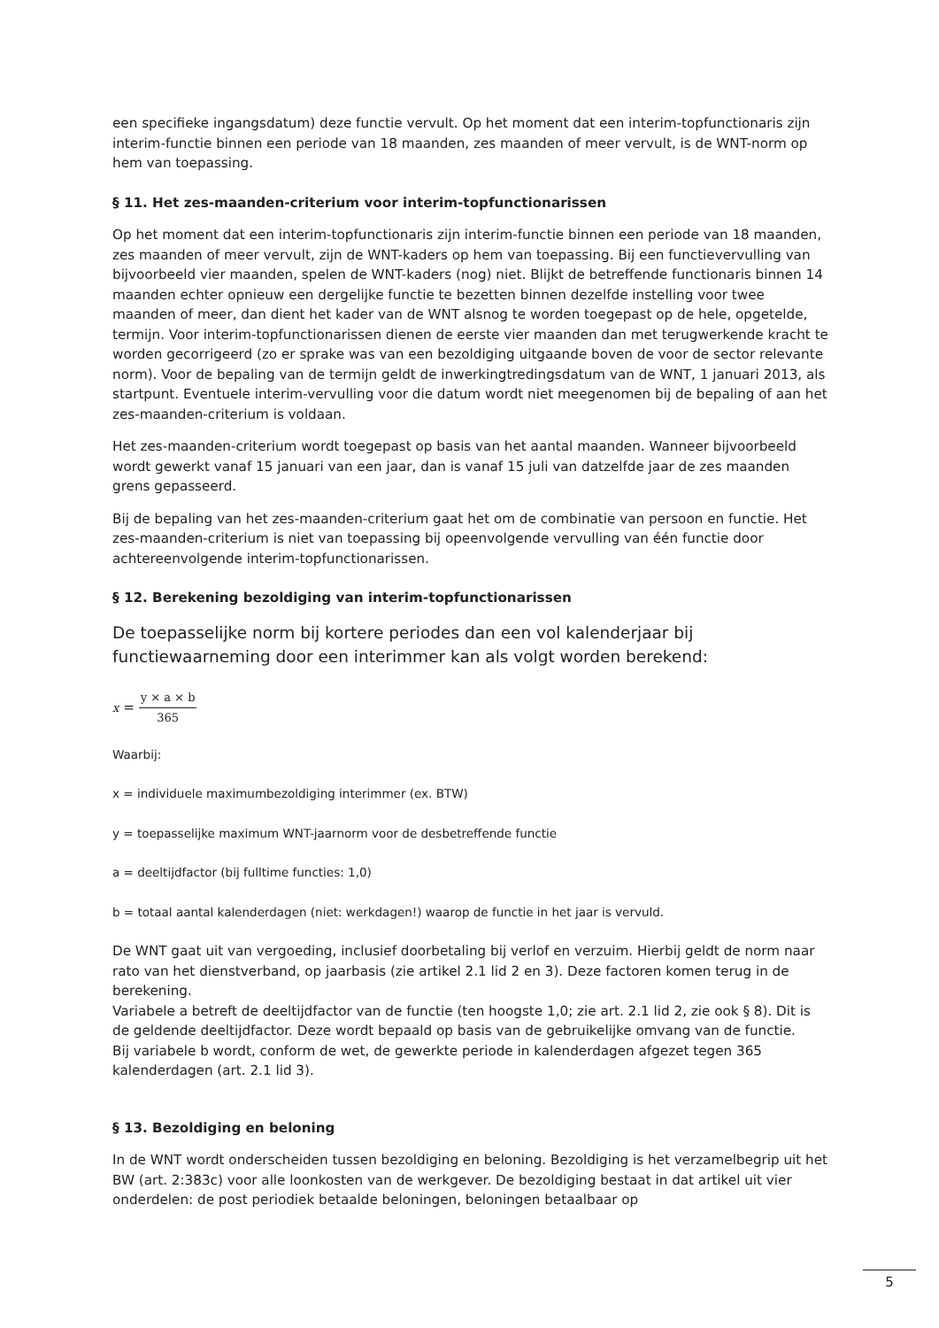een specifieke ingangsdatum) deze functie vervult. Op het moment dat een interim-topfunctionaris zijn interim-functie binnen een periode van 18 maanden, zes maanden of meer vervult, is de WNT-norm op hem van toepassing.
§ 11. Het zes-maanden-criterium voor interim-topfunctionarissen
Op het moment dat een interim-topfunctionaris zijn interim-functie binnen een periode van 18 maanden, zes maanden of meer vervult, zijn de WNT-kaders op hem van toepassing. Bij een functievervulling van bijvoorbeeld vier maanden, spelen de WNT-kaders (nog) niet. Blijkt de betreffende functionaris binnen 14 maanden echter opnieuw een dergelijke functie te bezetten binnen dezelfde instelling voor twee maanden of meer, dan dient het kader van de WNT alsnog te worden toegepast op de hele, opgetelde, termijn. Voor interim-topfunctionarissen dienen de eerste vier maanden dan met terugwerkende kracht te worden gecorrigeerd (zo er sprake was van een bezoldiging uitgaande boven de voor de sector relevante norm). Voor de bepaling van de termijn geldt de inwerkingtredingsdatum van de WNT, 1 januari 2013, als startpunt. Eventuele interim-vervulling voor die datum wordt niet meegenomen bij de bepaling of aan het zes-maanden-criterium is voldaan.
Het zes-maanden-criterium wordt toegepast op basis van het aantal maanden. Wanneer bijvoorbeeld wordt gewerkt vanaf 15 januari van een jaar, dan is vanaf 15 juli van datzelfde jaar de zes maanden grens gepasseerd.
Bij de bepaling van het zes-maanden-criterium gaat het om de combinatie van persoon en functie. Het zes-maanden-criterium is niet van toepassing bij opeenvolgende vervulling van één functie door achtereenvolgende interim-topfunctionarissen.
§ 12. Berekening bezoldiging van interim-topfunctionarissen
De toepasselijke norm bij kortere periodes dan een vol kalenderjaar bij functiewaarneming door een interimmer kan als volgt worden berekend:
x = y × a × b 365
Waarbij:
x = individuele maximumbezoldiging interimmer (ex. BTW)
y = toepasselijke maximum WNT-jaarnorm voor de desbetreffende functie
a = deeltijdfactor (bij fulltime functies: 1,0)
b = totaal aantal kalenderdagen (niet: werkdagen!) waarop de functie in het jaar is vervuld.
De WNT gaat uit van vergoeding, inclusief doorbetaling bij verlof en verzuim. Hierbij geldt de norm naar rato van het dienstverband, op jaarbasis (zie artikel 2.1 lid 2 en 3). Deze factoren komen terug in de berekening.
Variabele a betreft de deeltijdfactor van de functie (ten hoogste 1,0; zie art. 2.1 lid 2, zie ook § 8). Dit is de geldende deeltijdfactor. Deze wordt bepaald op basis van de gebruikelijke omvang van de functie.
Bij variabele b wordt, conform de wet, de gewerkte periode in kalenderdagen afgezet tegen 365 kalenderdagen (art. 2.1 lid 3).
§ 13. Bezoldiging en beloning
In de WNT wordt onderscheiden tussen bezoldiging en beloning. Bezoldiging is het verzamelbegrip uit het BW (art. 2:383c) voor alle loonkosten van de werkgever. De bezoldiging bestaat in dat artikel uit vier onderdelen: de post periodiek betaalde beloningen, beloningen betaalbaar op
5